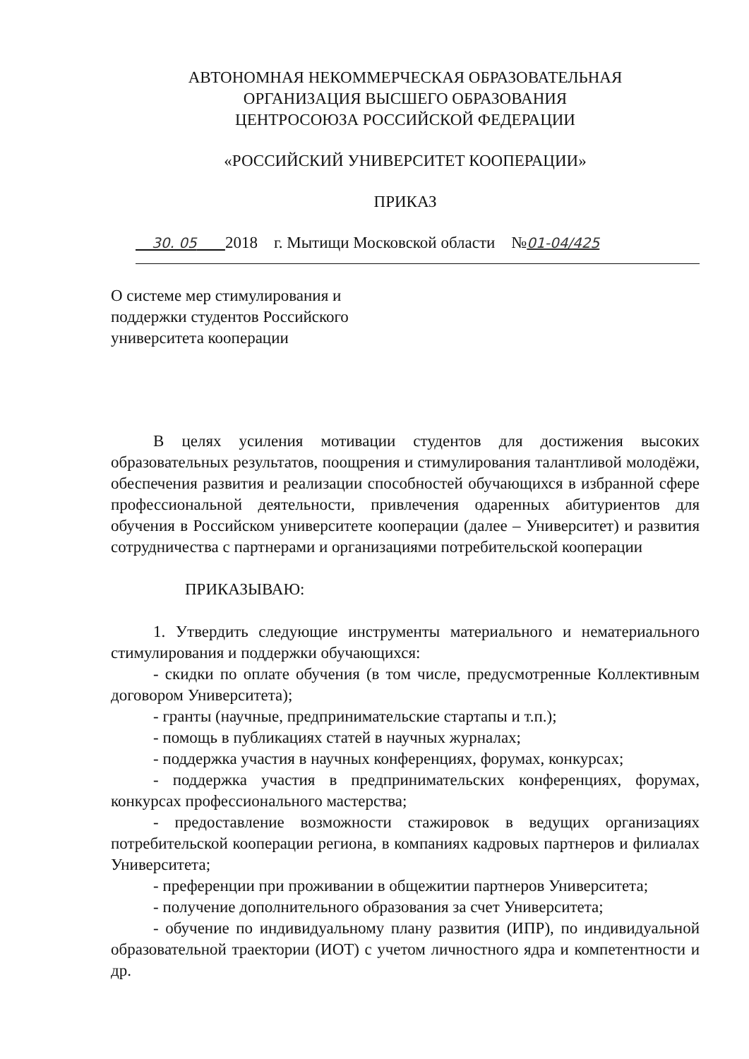АВТОНОМНАЯ НЕКОММЕРЧЕСКАЯ ОБРАЗОВАТЕЛЬНАЯ
ОРГАНИЗАЦИЯ ВЫСШЕГО ОБРАЗОВАНИЯ
ЦЕНТРОСОЮЗА РОССИЙСКОЙ ФЕДЕРАЦИИ
«РОССИЙСКИЙ УНИВЕРСИТЕТ КООПЕРАЦИИ»
ПРИКАЗ
30. 05 2018 г. Мытищи Московской области №01-04/425
О системе мер стимулирования и
поддержки студентов Российского
университета кооперации
В целях усиления мотивации студентов для достижения высоких образовательных результатов, поощрения и стимулирования талантливой молодёжи, обеспечения развития и реализации способностей обучающихся в избранной сфере профессиональной деятельности, привлечения одаренных абитуриентов для обучения в Российском университете кооперации (далее – Университет) и развития сотрудничества с партнерами и организациями потребительской кооперации
ПРИКАЗЫВАЮ:
1. Утвердить следующие инструменты материального и нематериального стимулирования и поддержки обучающихся:
- скидки по оплате обучения (в том числе, предусмотренные Коллективным договором Университета);
- гранты (научные, предпринимательские стартапы и т.п.);
- помощь в публикациях статей в научных журналах;
- поддержка участия в научных конференциях, форумах, конкурсах;
- поддержка участия в предпринимательских конференциях, форумах, конкурсах профессионального мастерства;
- предоставление возможности стажировок в ведущих организациях потребительской кооперации региона, в компаниях кадровых партнеров и филиалах Университета;
- преференции при проживании в общежитии партнеров Университета;
- получение дополнительного образования за счет Университета;
- обучение по индивидуальному плану развития (ИПР), по индивидуальной образовательной траектории (ИОТ) с учетом личностного ядра и компетентности и др.